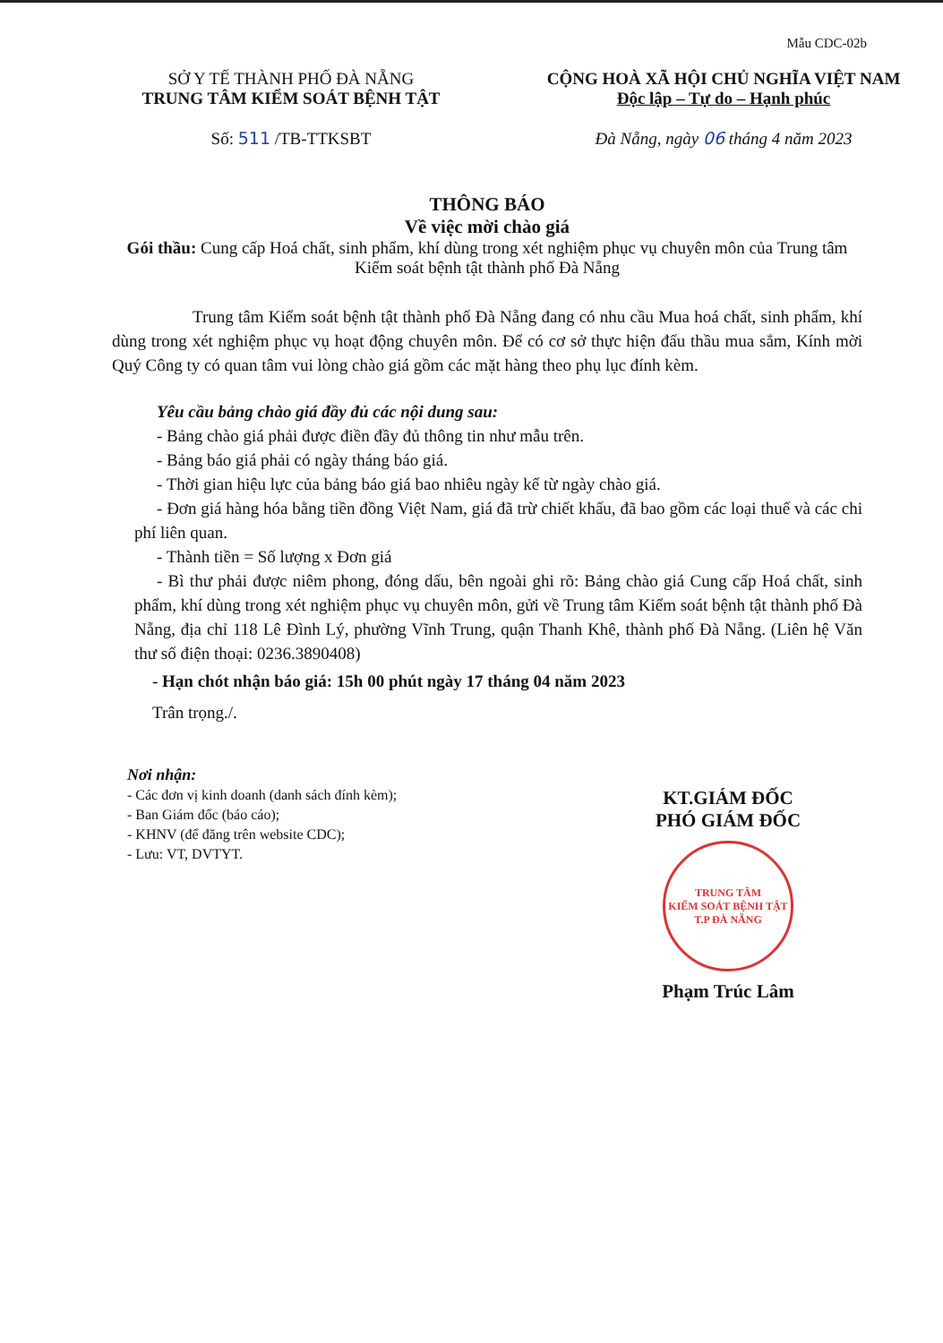Mẫu CDC-02b
SỞ Y TẾ THÀNH PHỐ ĐÀ NẴNG
TRUNG TÂM KIỂM SOÁT BỆNH TẬT
Số: 511 /TB-TTKSBT
CỘNG HOÀ XÃ HỘI CHỦ NGHĨA VIỆT NAM
Độc lập – Tự do – Hạnh phúc
Đà Nẵng, ngày 06 tháng 4 năm 2023
THÔNG BÁO
Về việc mời chào giá
Gói thầu: Cung cấp Hoá chất, sinh phẩm, khí dùng trong xét nghiệm phục vụ chuyên môn của Trung tâm Kiểm soát bệnh tật thành phố Đà Nẵng
Trung tâm Kiểm soát bệnh tật thành phố Đà Nẵng đang có nhu cầu Mua hoá chất, sinh phẩm, khí dùng trong xét nghiệm phục vụ hoạt động chuyên môn. Để có cơ sở thực hiện đấu thầu mua sắm, Kính mời Quý Công ty có quan tâm vui lòng chào giá gồm các mặt hàng theo phụ lục đính kèm.
Yêu cầu bảng chào giá đầy đủ các nội dung sau:
- Bảng chào giá phải được điền đầy đủ thông tin như mẫu trên.
- Bảng báo giá phải có ngày tháng báo giá.
- Thời gian hiệu lực của bảng báo giá bao nhiêu ngày kể từ ngày chào giá.
- Đơn giá hàng hóa bằng tiền đồng Việt Nam, giá đã trừ chiết khấu, đã bao gồm các loại thuế và các chi phí liên quan.
- Thành tiền = Số lượng x Đơn giá
- Bì thư phải được niêm phong, đóng dấu, bên ngoài ghi rõ: Bảng chào giá Cung cấp Hoá chất, sinh phẩm, khí dùng trong xét nghiệm phục vụ chuyên môn, gửi về Trung tâm Kiểm soát bệnh tật thành phố Đà Nẵng, địa chỉ 118 Lê Đình Lý, phường Vĩnh Trung, quận Thanh Khê, thành phố Đà Nẵng. (Liên hệ Văn thư số điện thoại: 0236.3890408)
- Hạn chót nhận báo giá: 15h 00 phút ngày 17 tháng 04 năm 2023
Trân trọng./.
Nơi nhận:
- Các đơn vị kinh doanh (danh sách đính kèm);
- Ban Giám đốc (báo cáo);
- KHNV (để đăng trên website CDC);
- Lưu: VT, DVTYT.
KT.GIÁM ĐỐC
PHÓ GIÁM ĐỐC
TRUNG TÂM
KIỂM SOÁT BỆNH TẬT
T.P ĐÀ NẴNG
Phạm Trúc Lâm